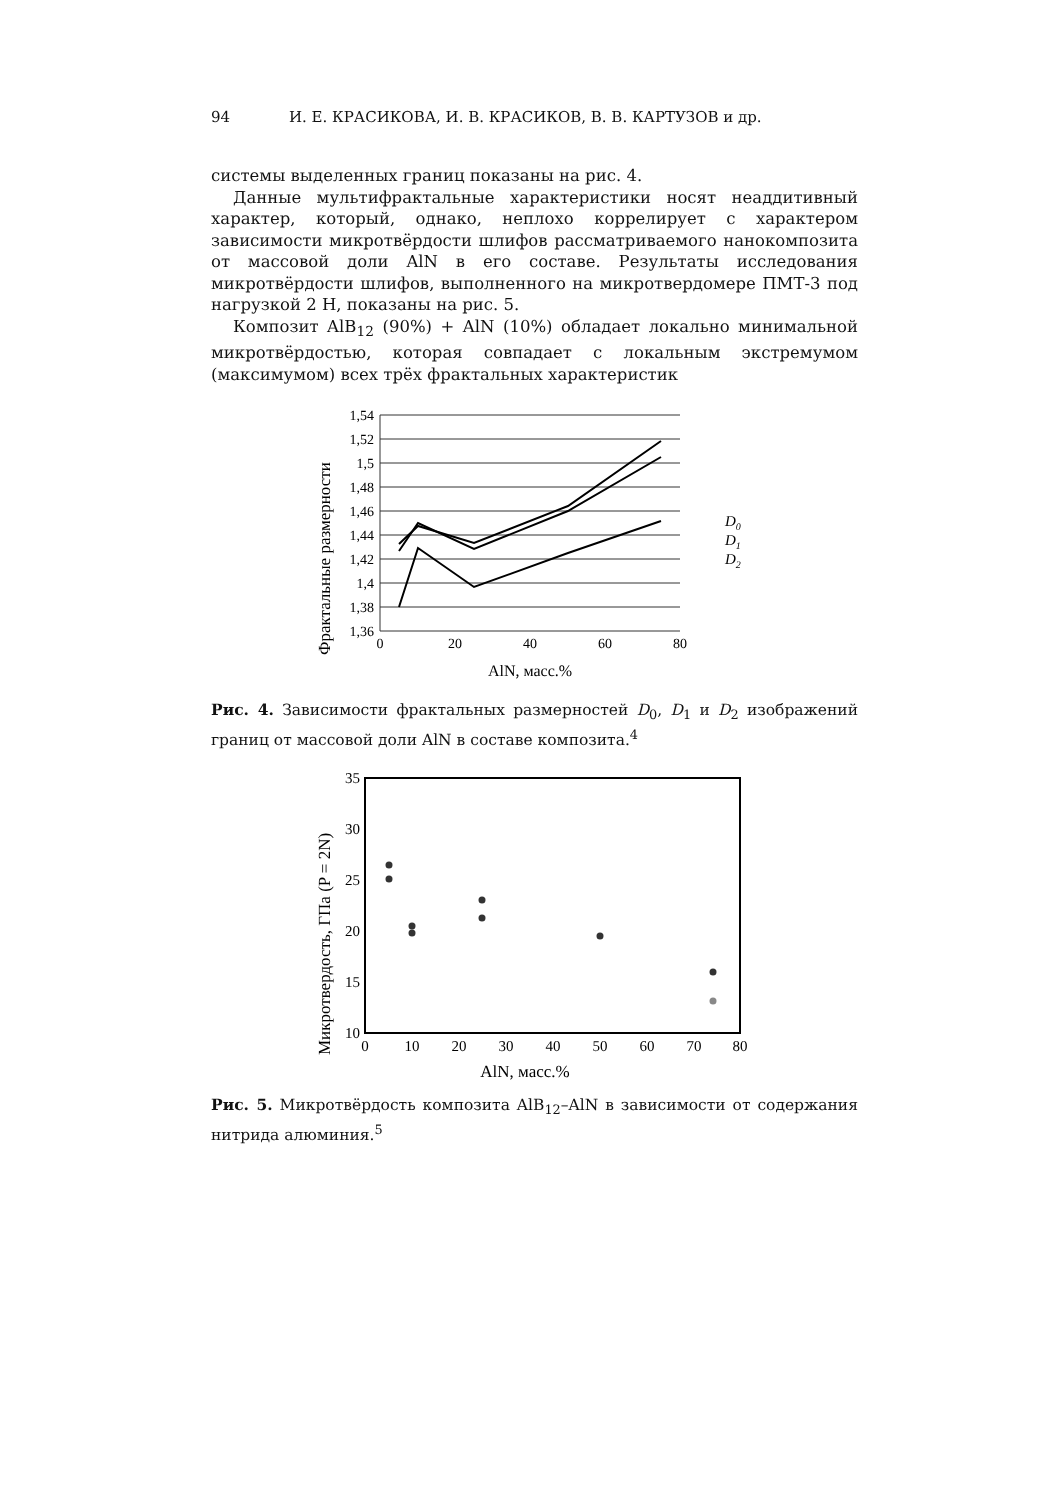94 И. Е. КРАСИКОВА, И. В. КРАСИКОВ, В. В. КАРТУЗОВ и др.
системы выделенных границ показаны на рис. 4.
Данные мультифрактальные характеристики носят неаддитивный характер, который, однако, неплохо коррелирует с характером зависимости микротвёрдости шлифов рассматриваемого нанокомпозита от массовой доли AlN в его составе. Результаты исследования микротвёрдости шлифов, выполненного на микротвердомере ПМТ-3 под нагрузкой 2 Н, показаны на рис. 5.
Композит AlB<sub>12</sub> (90%) + AlN (10%) обладает локально минимальной микротвёрдостью, которая совпадает с локальным экстремумом (максимумом) всех трёх фрактальных характеристик
Фрактальные размерности
1,54
1,52
1,5
1,48
1,46
1,44
1,42
1,4
1,38
1,36
0
20
40
60
80
D0
D1
D2
AlN, масс.%
Рис. 4. Зависимости фрактальных размерностей D<sub>0</sub>, D<sub>1</sub> и D<sub>2</sub> изображений границ от массовой доли AlN в составе композита.<sup>4</sup>
Микротвердость, ГПа (P = 2N)
35
30
25
20
15
10
0
10
20
30
40
50
60
70
80
AlN, масс.%
Рис. 5. Микротвёрдость композита AlB<sub>12</sub>–AlN в зависимости от содержания нитрида алюминия.<sup>5</sup>